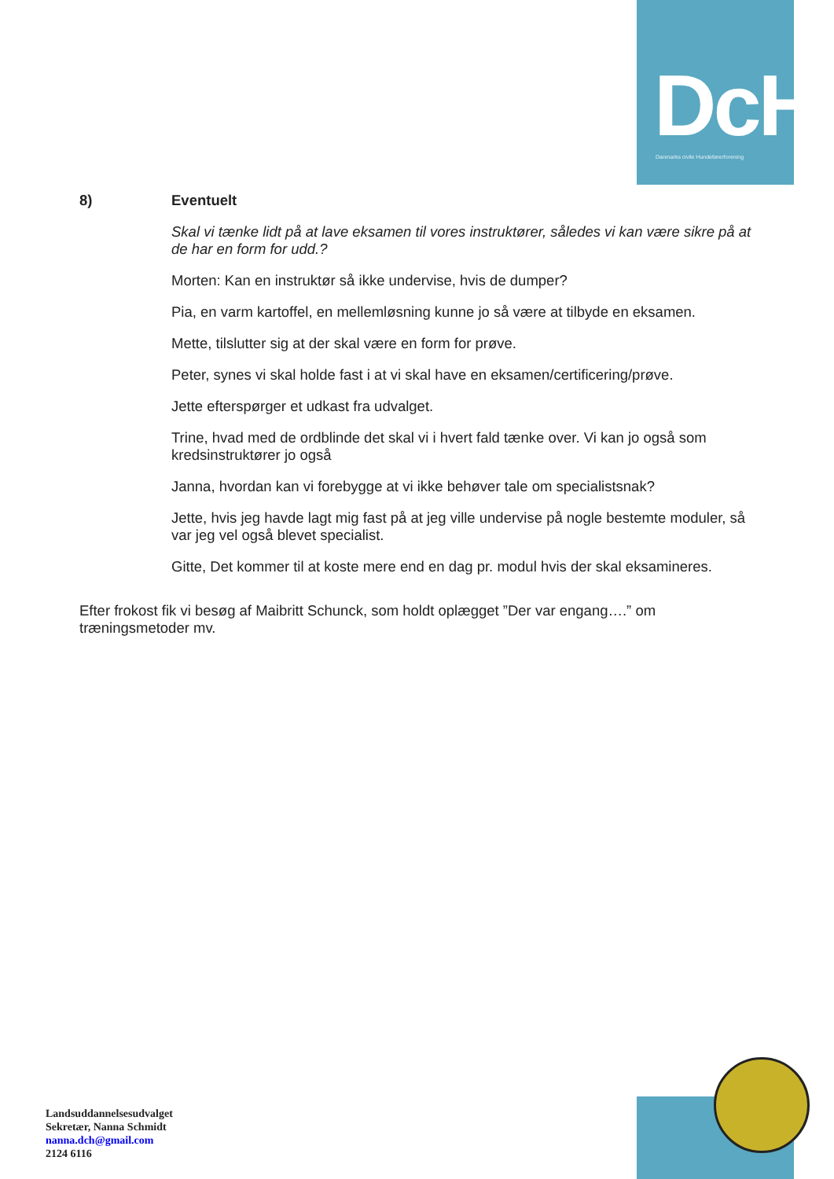DcH
Danmarks civile Hundeførerforening
8) Eventuelt
Skal vi tænke lidt på at lave eksamen til vores instruktører, således vi kan være sikre på at de har en form for udd.?
Morten: Kan en instruktør så ikke undervise, hvis de dumper?
Pia, en varm kartoffel, en mellemløsning kunne jo så være at tilbyde en eksamen.
Mette, tilslutter sig at der skal være en form for prøve.
Peter, synes vi skal holde fast i at vi skal have en eksamen/certificering/prøve.
Jette efterspørger et udkast fra udvalget.
Trine, hvad med de ordblinde det skal vi i hvert fald tænke over. Vi kan jo også som kredsinstruktører jo også
Janna, hvordan kan vi forebygge at vi ikke behøver tale om specialistsnak?
Jette, hvis jeg havde lagt mig fast på at jeg ville undervise på nogle bestemte moduler, så var jeg vel også blevet specialist.
Gitte, Det kommer til at koste mere end en dag pr. modul hvis der skal eksamineres.
Efter frokost fik vi besøg af Maibritt Schunck, som holdt oplægget ”Der var engang….” om træningsmetoder mv.
Landsuddannelsesudvalget
Sekretær, Nanna Schmidt
nanna.dch@gmail.com
2124 6116